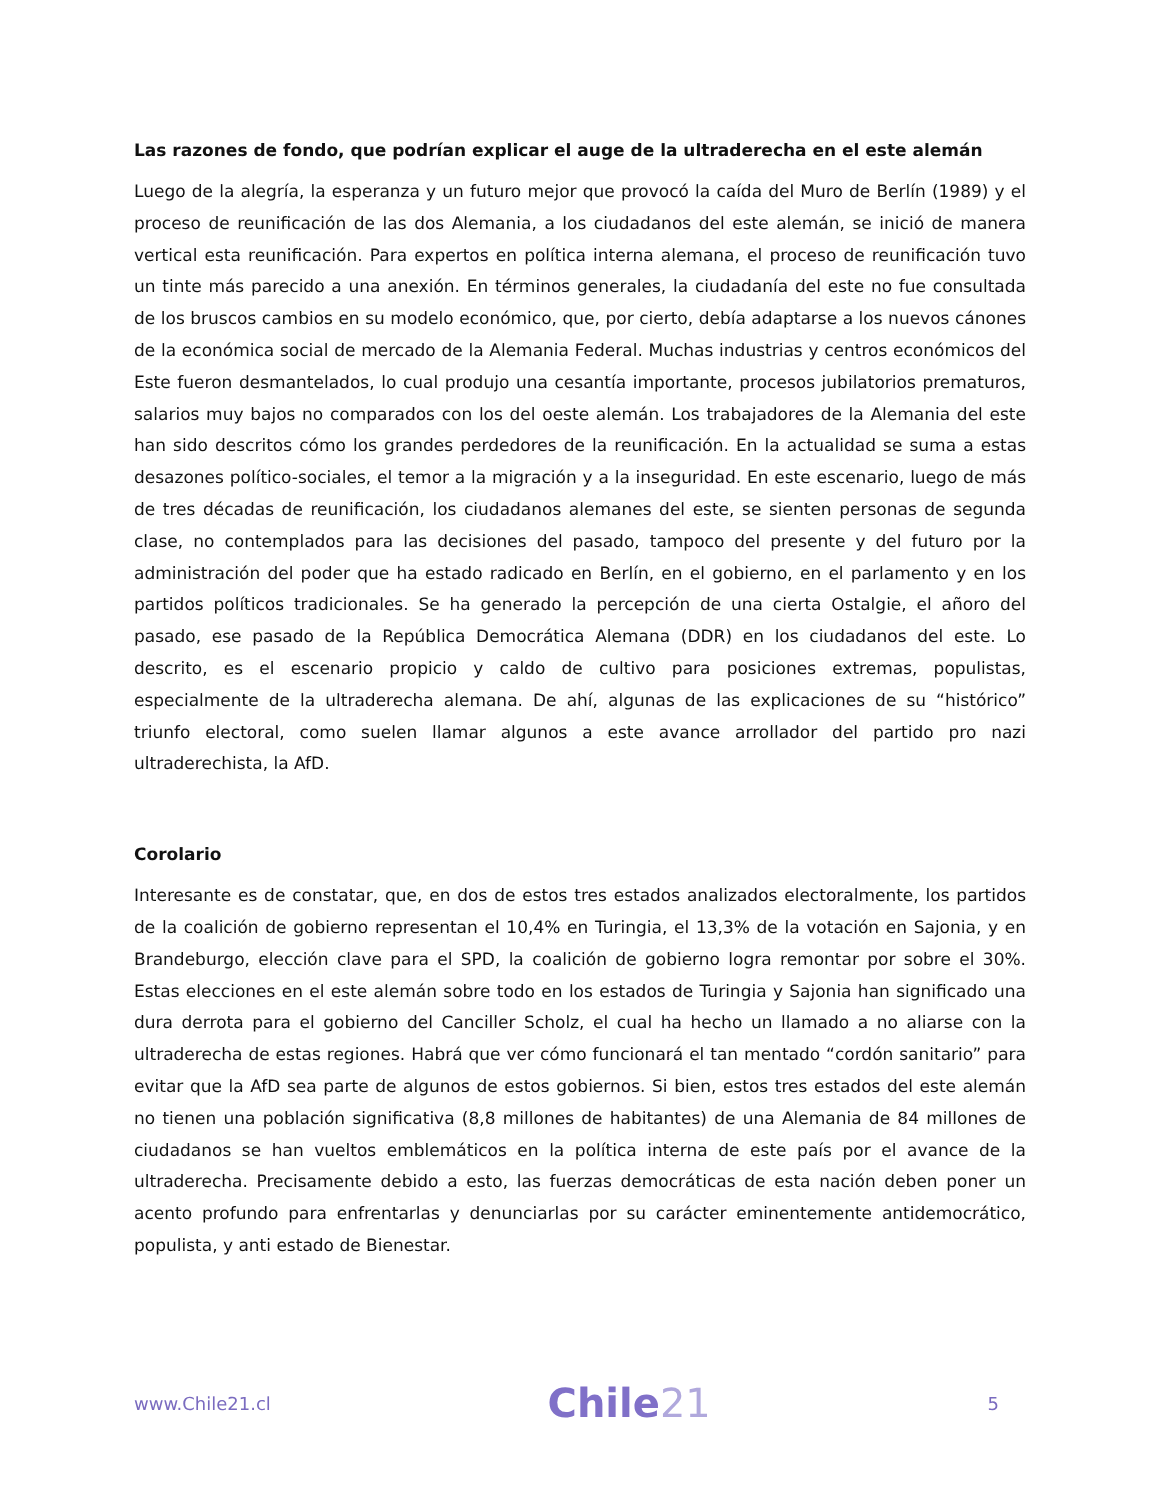Las razones de fondo, que podrían explicar el auge de la ultraderecha en el este alemán
Luego de la alegría, la esperanza y un futuro mejor que provocó la caída del Muro de Berlín (1989) y el proceso de reunificación de las dos Alemania, a los ciudadanos del este alemán, se inició de manera vertical esta reunificación. Para expertos en política interna alemana, el proceso de reunificación tuvo un tinte más parecido a una anexión. En términos generales, la ciudadanía del este no fue consultada de los bruscos cambios en su modelo económico, que, por cierto, debía adaptarse a los nuevos cánones de la económica social de mercado de la Alemania Federal. Muchas industrias y centros económicos del Este fueron desmantelados, lo cual produjo una cesantía importante, procesos jubilatorios prematuros, salarios muy bajos no comparados con los del oeste alemán. Los trabajadores de la Alemania del este han sido descritos cómo los grandes perdedores de la reunificación. En la actualidad se suma a estas desazones político-sociales, el temor a la migración y a la inseguridad. En este escenario, luego de más de tres décadas de reunificación, los ciudadanos alemanes del este, se sienten personas de segunda clase, no contemplados para las decisiones del pasado, tampoco del presente y del futuro por la administración del poder que ha estado radicado en Berlín, en el gobierno, en el parlamento y en los partidos políticos tradicionales. Se ha generado la percepción de una cierta Ostalgie, el añoro del pasado, ese pasado de la República Democrática Alemana (DDR) en los ciudadanos del este. Lo descrito, es el escenario propicio y caldo de cultivo para posiciones extremas, populistas, especialmente de la ultraderecha alemana. De ahí, algunas de las explicaciones de su “histórico” triunfo electoral, como suelen llamar algunos a este avance arrollador del partido pro nazi ultraderechista, la AfD.
Corolario
Interesante es de constatar, que, en dos de estos tres estados analizados electoralmente, los partidos de la coalición de gobierno representan el 10,4% en Turingia, el 13,3% de la votación en Sajonia, y en Brandeburgo, elección clave para el SPD, la coalición de gobierno logra remontar por sobre el 30%. Estas elecciones en el este alemán sobre todo en los estados de Turingia y Sajonia han significado una dura derrota para el gobierno del Canciller Scholz, el cual ha hecho un llamado a no aliarse con la ultraderecha de estas regiones. Habrá que ver cómo funcionará el tan mentado “cordón sanitario” para evitar que la AfD sea parte de algunos de estos gobiernos. Si bien, estos tres estados del este alemán no tienen una población significativa (8,8 millones de habitantes) de una Alemania de 84 millones de ciudadanos se han vueltos emblemáticos en la política interna de este país por el avance de la ultraderecha. Precisamente debido a esto, las fuerzas democráticas de esta nación deben poner un acento profundo para enfrentarlas y denunciarlas por su carácter eminentemente antidemocrático, populista, y anti estado de Bienestar.
www.Chile21.cl Chile21 5